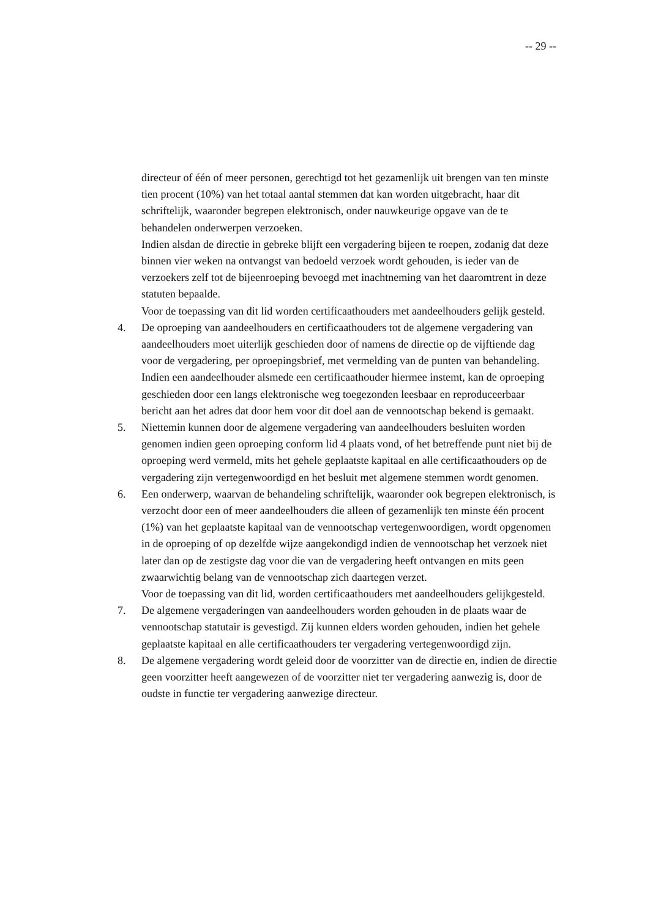-- 29 --
directeur of één of meer personen, gerechtigd tot het gezamenlijk uit brengen van ten minste tien procent (10%) van het totaal aantal stemmen dat kan worden uitgebracht, haar dit schriftelijk, waaronder begrepen elektronisch, onder nauwkeurige opgave van de te behandelen onderwerpen verzoeken.
Indien alsdan de directie in gebreke blijft een vergadering bijeen te roepen, zodanig dat deze binnen vier weken na ontvangst van bedoeld verzoek wordt gehouden, is ieder van de verzoekers zelf tot de bijeenroeping bevoegd met inachtneming van het daaromtrent in deze statuten bepaalde.
Voor de toepassing van dit lid worden certificaathouders met aandeelhouders gelijk gesteld.
4. De oproeping van aandeelhouders en certificaathouders tot de algemene vergadering van aandeelhouders moet uiterlijk geschieden door of namens de directie op de vijftiende dag voor de vergadering, per oproepingsbrief, met vermelding van de punten van behandeling. Indien een aandeelhouder alsmede een certificaathouder hiermee instemt, kan de oproeping geschieden door een langs elektronische weg toegezonden leesbaar en reproduceerbaar bericht aan het adres dat door hem voor dit doel aan de vennootschap bekend is gemaakt.
5. Niettemin kunnen door de algemene vergadering van aandeelhouders besluiten worden genomen indien geen oproeping conform lid 4 plaats vond, of het betreffende punt niet bij de oproeping werd vermeld, mits het gehele geplaatste kapitaal en alle certificaathouders op de vergadering zijn vertegenwoordigd en het besluit met algemene stemmen wordt genomen.
6. Een onderwerp, waarvan de behandeling schriftelijk, waaronder ook begrepen elektronisch, is verzocht door een of meer aandeelhouders die alleen of gezamenlijk ten minste één procent (1%) van het geplaatste kapitaal van de vennootschap vertegenwoordigen, wordt opgenomen in de oproeping of op dezelfde wijze aangekondigd indien de vennootschap het verzoek niet later dan op de zestigste dag voor die van de vergadering heeft ontvangen en mits geen zwaarwichtig belang van de vennootschap zich daartegen verzet.
Voor de toepassing van dit lid, worden certificaathouders met aandeelhouders gelijkgesteld.
7. De algemene vergaderingen van aandeelhouders worden gehouden in de plaats waar de vennootschap statutair is gevestigd. Zij kunnen elders worden gehouden, indien het gehele geplaatste kapitaal en alle certificaathouders ter vergadering vertegenwoordigd zijn.
8. De algemene vergadering wordt geleid door de voorzitter van de directie en, indien de directie geen voorzitter heeft aangewezen of de voorzitter niet ter vergadering aanwezig is, door de oudste in functie ter vergadering aanwezige directeur.